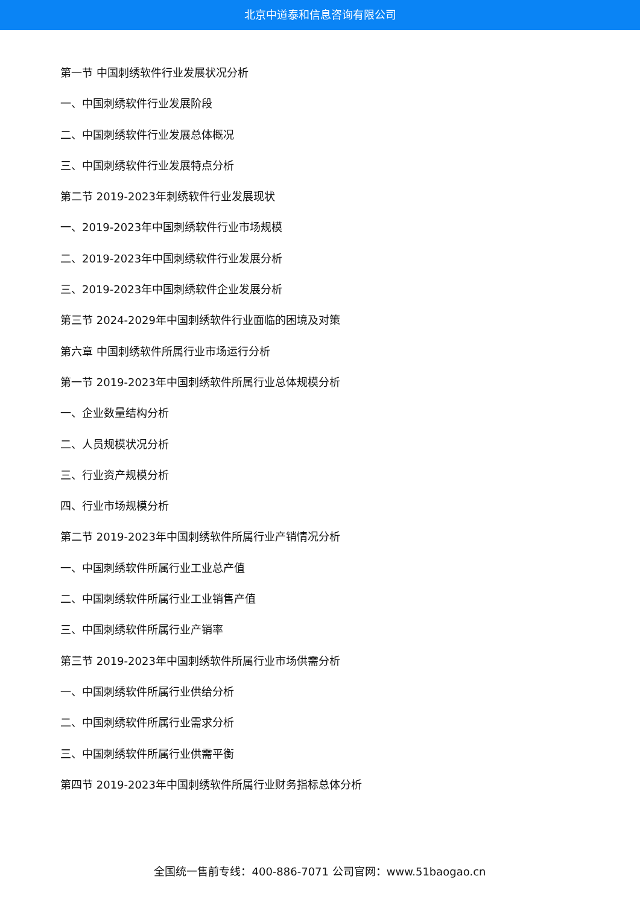北京中道泰和信息咨询有限公司
第一节 中国刺绣软件行业发展状况分析
一、中国刺绣软件行业发展阶段
二、中国刺绣软件行业发展总体概况
三、中国刺绣软件行业发展特点分析
第二节 2019-2023年刺绣软件行业发展现状
一、2019-2023年中国刺绣软件行业市场规模
二、2019-2023年中国刺绣软件行业发展分析
三、2019-2023年中国刺绣软件企业发展分析
第三节 2024-2029年中国刺绣软件行业面临的困境及对策
第六章 中国刺绣软件所属行业市场运行分析
第一节 2019-2023年中国刺绣软件所属行业总体规模分析
一、企业数量结构分析
二、人员规模状况分析
三、行业资产规模分析
四、行业市场规模分析
第二节 2019-2023年中国刺绣软件所属行业产销情况分析
一、中国刺绣软件所属行业工业总产值
二、中国刺绣软件所属行业工业销售产值
三、中国刺绣软件所属行业产销率
第三节 2019-2023年中国刺绣软件所属行业市场供需分析
一、中国刺绣软件所属行业供给分析
二、中国刺绣软件所属行业需求分析
三、中国刺绣软件所属行业供需平衡
第四节 2019-2023年中国刺绣软件所属行业财务指标总体分析
全国统一售前专线：400-886-7071 公司官网：www.51baogao.cn